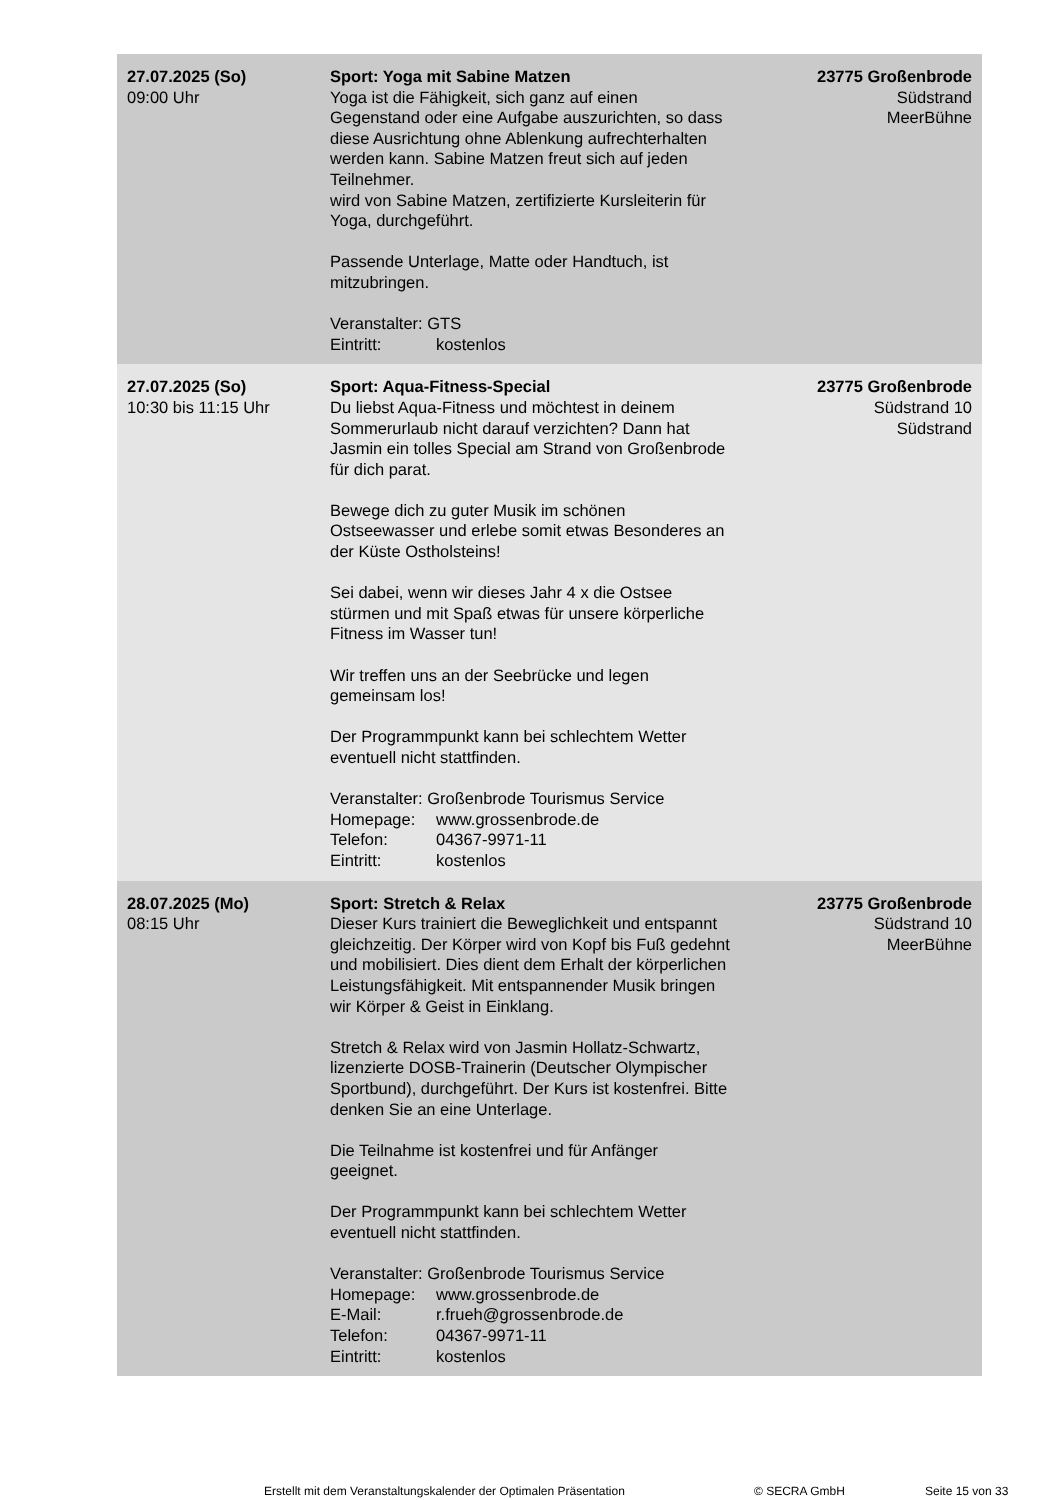| 27.07.2025 (So) 09:00 Uhr | Sport: Yoga mit Sabine Matzen Yoga ist die Fähigkeit, sich ganz auf einen Gegenstand oder eine Aufgabe auszurichten, so dass diese Ausrichtung ohne Ablenkung aufrechterhalten werden kann. Sabine Matzen freut sich auf jeden Teilnehmer. wird von Sabine Matzen, zertifizierte Kursleiterin für Yoga, durchgeführt. Passende Unterlage, Matte oder Handtuch, ist mitzubringen. Veranstalter: GTS Eintritt: kostenlos | 23775 Großenbrode Südstrand MeerBühne |
| 27.07.2025 (So) 10:30 bis 11:15 Uhr | Sport: Aqua-Fitness-Special Du liebst Aqua-Fitness und möchtest in deinem Sommerurlaub nicht darauf verzichten? Dann hat Jasmin ein tolles Special am Strand von Großenbrode für dich parat. Bewege dich zu guter Musik im schönen Ostseewasser und erlebe somit etwas Besonderes an der Küste Ostholsteins! Sei dabei, wenn wir dieses Jahr 4 x die Ostsee stürmen und mit Spaß etwas für unsere körperliche Fitness im Wasser tun! Wir treffen uns an der Seebrücke und legen gemeinsam los! Der Programmpunkt kann bei schlechtem Wetter eventuell nicht stattfinden. Veranstalter: Großenbrode Tourismus Service Homepage: www.grossenbrode.de Telefon: 04367-9971-11 Eintritt: kostenlos | 23775 Großenbrode Südstrand 10 Südstrand |
| 28.07.2025 (Mo) 08:15 Uhr | Sport: Stretch & Relax Dieser Kurs trainiert die Beweglichkeit und entspannt gleichzeitig. Der Körper wird von Kopf bis Fuß gedehnt und mobilisiert. Dies dient dem Erhalt der körperlichen Leistungsfähigkeit. Mit entspannender Musik bringen wir Körper & Geist in Einklang. Stretch & Relax wird von Jasmin Hollatz-Schwartz, lizenzierte DOSB-Trainerin (Deutscher Olympischer Sportbund), durchgeführt. Der Kurs ist kostenfrei. Bitte denken Sie an eine Unterlage. Die Teilnahme ist kostenfrei und für Anfänger geeignet. Der Programmpunkt kann bei schlechtem Wetter eventuell nicht stattfinden. Veranstalter: Großenbrode Tourismus Service Homepage: www.grossenbrode.de E-Mail: r.frueh@grossenbrode.de Telefon: 04367-9971-11 Eintritt: kostenlos | 23775 Großenbrode Südstrand 10 MeerBühne |
Erstellt mit dem Veranstaltungskalender der Optimalen Präsentation © SECRA GmbH Seite 15 von 33